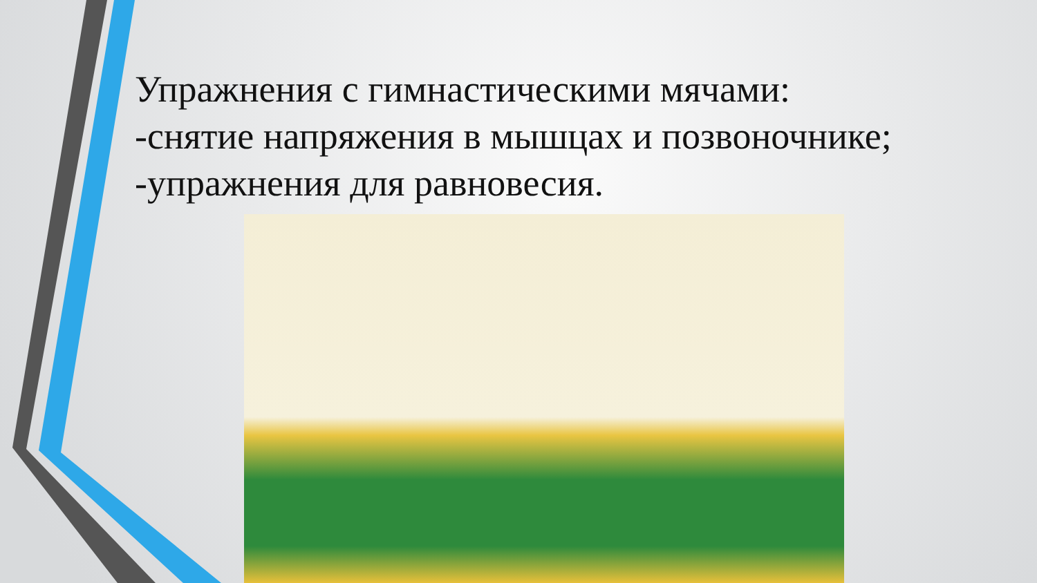Упражнения с гимнастическими мячами:
-снятие напряжения в мышцах и позвоночнике;
-упражнения для равновесия.